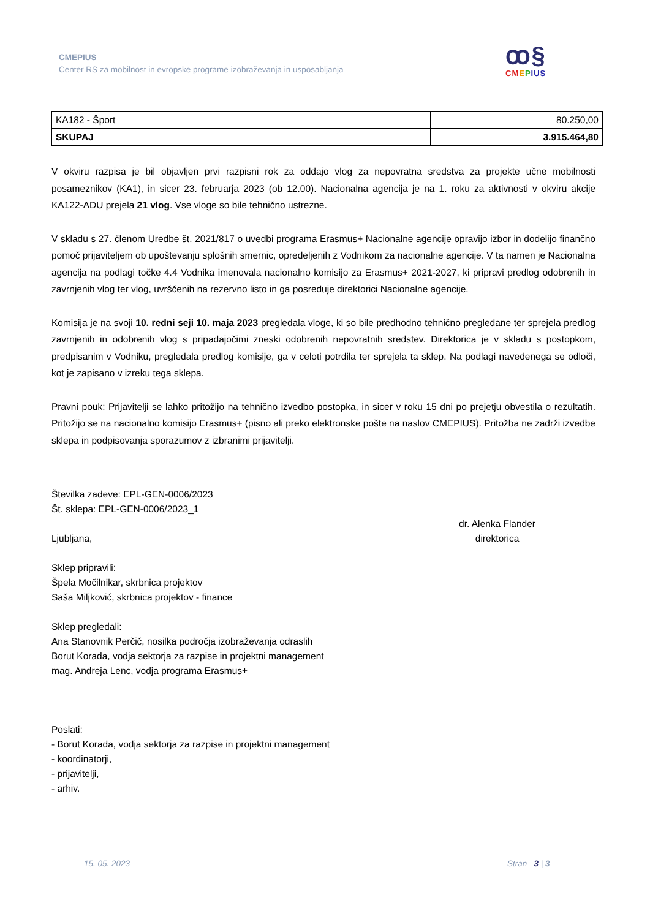CMEPIUS
Center RS za mobilnost in evropske programe izobraževanja in usposabljanja
ꝏ§
CM EPIUS
| KA182 - Šport | 80.250,00 |
| SKUPAJ | 3.915.464,80 |
V okviru razpisa je bil objavljen prvi razpisni rok za oddajo vlog za nepovratna sredstva za projekte učne mobilnosti posameznikov (KA1), in sicer 23. februarja 2023 (ob 12.00). Nacionalna agencija je na 1. roku za aktivnosti v okviru akcije KA122-ADU prejela 21 vlog. Vse vloge so bile tehnično ustrezne.
V skladu s 27. členom Uredbe št. 2021/817 o uvedbi programa Erasmus+ Nacionalne agencije opravijo izbor in dodelijo finančno pomoč prijaviteljem ob upoštevanju splošnih smernic, opredeljenih z Vodnikom za nacionalne agencije. V ta namen je Nacionalna agencija na podlagi točke 4.4 Vodnika imenovala nacionalno komisijo za Erasmus+ 2021-2027, ki pripravi predlog odobrenih in zavrnjenih vlog ter vlog, uvrščenih na rezervno listo in ga posreduje direktorici Nacionalne agencije.
Komisija je na svoji 10. redni seji 10. maja 2023 pregledala vloge, ki so bile predhodno tehnično pregledane ter sprejela predlog zavrnjenih in odobrenih vlog s pripadajočimi zneski odobrenih nepovratnih sredstev. Direktorica je v skladu s postopkom, predpisanim v Vodniku, pregledala predlog komisije, ga v celoti potrdila ter sprejela ta sklep. Na podlagi navedenega se odloči, kot je zapisano v izreku tega sklepa.
Pravni pouk: Prijavitelji se lahko pritožijo na tehnično izvedbo postopka, in sicer v roku 15 dni po prejetju obvestila o rezultatih. Pritožijo se na nacionalno komisijo Erasmus+ (pisno ali preko elektronske pošte na naslov CMEPIUS). Pritožba ne zadrži izvedbe sklepa in podpisovanja sporazumov z izbranimi prijavitelji.
Številka zadeve: EPL-GEN-0006/2023
Št. sklepa: EPL-GEN-0006/2023_1
Ljubljana, dr. Alenka Flander
direktorica
Sklep pripravili:
Špela Močilnikar, skrbnica projektov
Saša Miljković, skrbnica projektov - finance
Sklep pregledali:
Ana Stanovnik Perčič, nosilka področja izobraževanja odraslih
Borut Korada, vodja sektorja za razpise in projektni management
mag. Andreja Lenc, vodja programa Erasmus+
Poslati:
- Borut Korada, vodja sektorja za razpise in projektni management
- koordinatorji,
- prijavitelji,
- arhiv.
15. 05. 2023 Stran 3 | 3